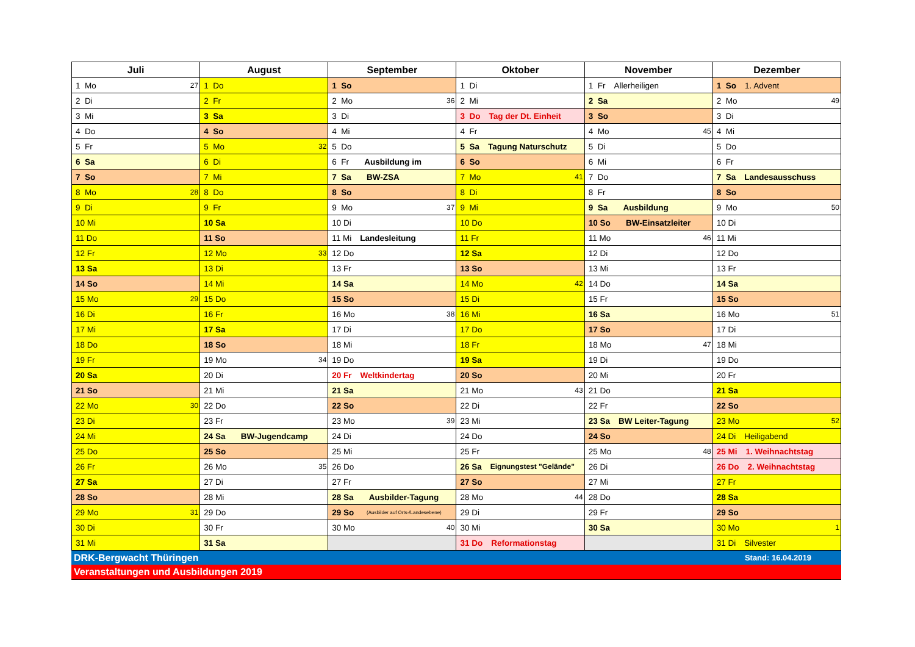| Juli | August | September | Oktober | November | Dezember |
| --- | --- | --- | --- | --- | --- |
| 1 Mo 27 | 1 Do | 1 So | 1 Di | 1 Fr Allerheiligen | 1 So 1. Advent |
| 2 Di | 2 Fr | 2 Mo 36 | 2 Mi | 2 Sa | 2 Mo 49 |
| 3 Mi | 3 Sa | 3 Di | 3 Do Tag der Dt. Einheit | 3 So | 3 Di |
| 4 Do | 4 So | 4 Mi | 4 Fr | 4 Mo 45 | 4 Mi |
| 5 Fr | 5 Mo 32 | 5 Do | 5 Sa Tagung Naturschutz | 5 Di | 5 Do |
| 6 Sa | 6 Di | 6 Fr Ausbildung im | 6 So | 6 Mi | 6 Fr |
| 7 So | 7 Mi | 7 Sa BW-ZSA | 7 Mo 41 | 7 Do | 7 Sa Landesausschuss |
| 8 Mo 28 | 8 Do | 8 So | 8 Di | 8 Fr | 8 So |
| 9 Di | 9 Fr | 9 Mo 37 | 9 Mi | 9 Sa Ausbildung | 9 Mo 50 |
| 10 Mi | 10 Sa | 10 Di | 10 Do | 10 So BW-Einsatzleiter | 10 Di |
| 11 Do | 11 So | 11 Mi Landesleitung | 11 Fr | 11 Mo 46 | 11 Mi |
| 12 Fr | 12 Mo 33 | 12 Do | 12 Sa | 12 Di | 12 Do |
| 13 Sa | 13 Di | 13 Fr | 13 So | 13 Mi | 13 Fr |
| 14 So | 14 Mi | 14 Sa | 14 Mo 42 | 14 Do | 14 Sa |
| 15 Mo 29 | 15 Do | 15 So | 15 Di | 15 Fr | 15 So |
| 16 Di | 16 Fr | 16 Mo 38 | 16 Mi | 16 Sa | 16 Mo 51 |
| 17 Mi | 17 Sa | 17 Di | 17 Do | 17 So | 17 Di |
| 18 Do | 18 So | 18 Mi | 18 Fr | 18 Mo 47 | 18 Mi |
| 19 Fr | 19 Mo 34 | 19 Do | 19 Sa | 19 Di | 19 Do |
| 20 Sa | 20 Di | 20 Fr Weltkindertag | 20 So | 20 Mi | 20 Fr |
| 21 So | 21 Mi | 21 Sa | 21 Mo 43 | 21 Do | 21 Sa |
| 22 Mo 30 | 22 Do | 22 So | 22 Di | 22 Fr | 22 So |
| 23 Di | 23 Fr | 23 Mo 39 | 23 Mi | 23 Sa BW Leiter-Tagung | 23 Mo 52 |
| 24 Mi | 24 Sa BW-Jugendcamp | 24 Di | 24 Do | 24 So | 24 Di Heiligabend |
| 25 Do | 25 So | 25 Mi | 25 Fr | 25 Mo 48 | 25 Mi 1. Weihnachtstag |
| 26 Fr | 26 Mo 35 | 26 Do | 26 Sa Eignungstest "Gelände" | 26 Di | 26 Do 2. Weihnachtstag |
| 27 Sa | 27 Di | 27 Fr | 27 So | 27 Mi | 27 Fr |
| 28 So | 28 Mi | 28 Sa Ausbilder-Tagung | 28 Mo 44 | 28 Do | 28 Sa |
| 29 Mo 31 | 29 Do | 29 So (Ausbilder auf Orts-/Landesebene) | 29 Di | 29 Fr | 29 So |
| 30 Di | 30 Fr | 30 Mo 40 | 30 Mi | 30 Sa | 30 Mo 1 |
| 31 Mi | 31 Sa | | 31 Do Reformationstag | | 31 Di Silvester |
DRK-Bergwacht Thüringen Stand: 16.04.2019
Veranstaltungen und Ausbildungen 2019